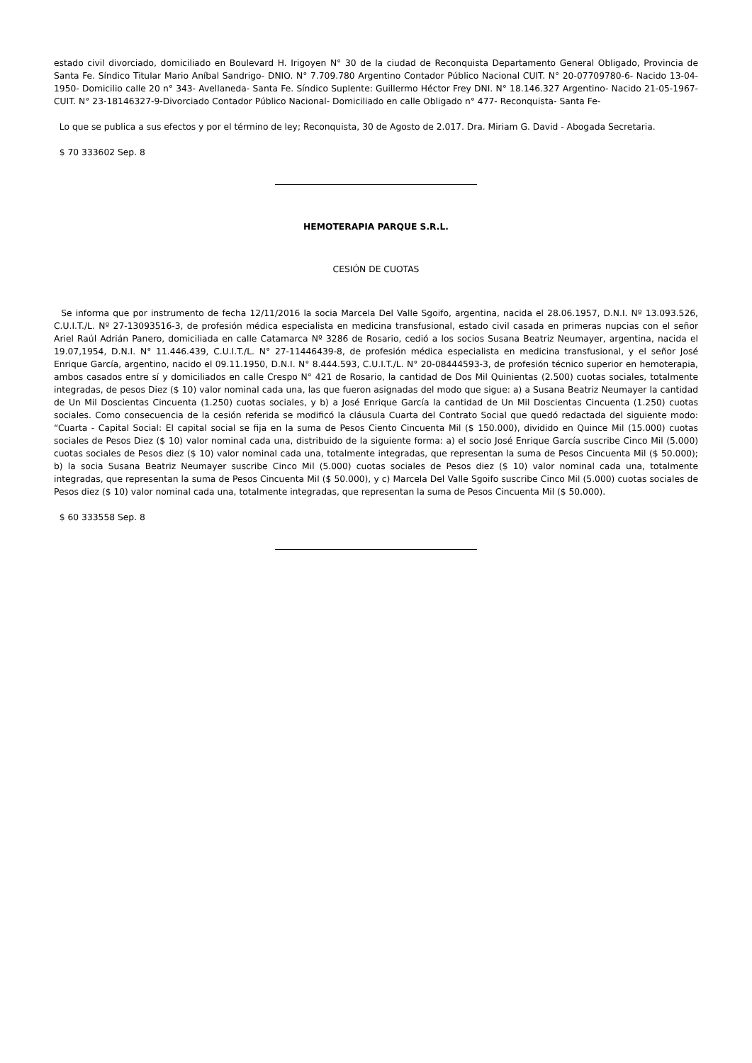estado civil divorciado, domiciliado en Boulevard H. Irigoyen N° 30 de la ciudad de Reconquista Departamento General Obligado, Provincia de Santa Fe. Síndico Titular Mario Aníbal Sandrigo- DNIO. N° 7.709.780 Argentino Contador Público Nacional CUIT. N° 20-07709780-6- Nacido 13-04-1950- Domicilio calle 20 n° 343- Avellaneda- Santa Fe. Síndico Suplente: Guillermo Héctor Frey DNI. N° 18.146.327 Argentino- Nacido 21-05-1967- CUIT. N° 23-18146327-9-Divorciado Contador Público Nacional- Domiciliado en calle Obligado n° 477- Reconquista- Santa Fe-
Lo que se publica a sus efectos y por el término de ley; Reconquista, 30 de Agosto de 2.017. Dra. Miriam G. David - Abogada Secretaria.
$ 70 333602 Sep. 8
HEMOTERAPIA PARQUE S.R.L.
CESIÓN DE CUOTAS
Se informa que por instrumento de fecha 12/11/2016 la socia Marcela Del Valle Sgoifo, argentina, nacida el 28.06.1957, D.N.I. Nº 13.093.526, C.U.I.T./L. Nº 27-13093516-3, de profesión médica especialista en medicina transfusional, estado civil casada en primeras nupcias con el señor Ariel Raúl Adrián Panero, domiciliada en calle Catamarca Nº 3286 de Rosario, cedió a los socios Susana Beatriz Neumayer, argentina, nacida el 19.07,1954, D.N.I. N° 11.446.439, C.U.I.T./L. N° 27-11446439-8, de profesión médica especialista en medicina transfusional, y el señor José Enrique García, argentino, nacido el 09.11.1950, D.N.I. N° 8.444.593, C.U.I.T./L. N° 20-08444593-3, de profesión técnico superior en hemoterapia, ambos casados entre sí y domiciliados en calle Crespo N° 421 de Rosario, la cantidad de Dos Mil Quinientas (2.500) cuotas sociales, totalmente integradas, de pesos Diez ($ 10) valor nominal cada una, las que fueron asignadas del modo que sigue: a) a Susana Beatriz Neumayer la cantidad de Un Mil Doscientas Cincuenta (1.250) cuotas sociales, y b) a José Enrique García la cantidad de Un Mil Doscientas Cincuenta (1.250) cuotas sociales. Como consecuencia de la cesión referida se modificó la cláusula Cuarta del Contrato Social que quedó redactada del siguiente modo: “Cuarta - Capital Social: El capital social se fija en la suma de Pesos Ciento Cincuenta Mil ($ 150.000), dividido en Quince Mil (15.000) cuotas sociales de Pesos Diez ($ 10) valor nominal cada una, distribuido de la siguiente forma: a) el socio José Enrique García suscribe Cinco Mil (5.000) cuotas sociales de Pesos diez ($ 10) valor nominal cada una, totalmente integradas, que representan la suma de Pesos Cincuenta Mil ($ 50.000); b) la socia Susana Beatriz Neumayer suscribe Cinco Mil (5.000) cuotas sociales de Pesos diez ($ 10) valor nominal cada una, totalmente integradas, que representan la suma de Pesos Cincuenta Mil ($ 50.000), y c) Marcela Del Valle Sgoifo suscribe Cinco Mil (5.000) cuotas sociales de Pesos diez ($ 10) valor nominal cada una, totalmente integradas, que representan la suma de Pesos Cincuenta Mil ($ 50.000).
$ 60 333558 Sep. 8